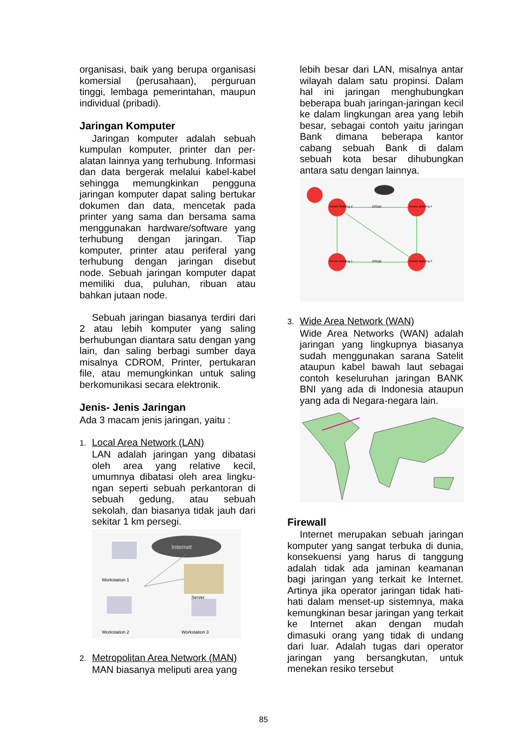organisasi, baik yang berupa organi­sasi komersial (perusahaan), per­guruan tinggi, lembaga pemerintahan, maupun individual (pribadi).
Jaringan Komputer
Jaringan komputer adalah sebuah kumpulan komputer, printer dan per­alatan lainnya yang terhubung. Infor­masi dan data bergerak melalui kabel-kabel sehingga memungkinkan peng­guna jaringan komputer dapat saling bertukar dokumen dan data, men­cetak pada printer yang sama dan bersama sama menggunakan hard­ware/software yang terhubung dengan jaringan. Tiap komputer, printer atau periferal yang terhubung dengan jari­ngan disebut node. Sebuah jaringan komputer dapat memiliki dua, puluhan, ribuan atau bahkan jutaan node.
Sebuah jaringan biasanya terdiri dari 2 atau lebih komputer yang saling berhubungan diantara satu dengan yang lain, dan saling berbagi sumber daya misalnya CDROM, Printer, per­tukaran file, atau memungkinkan un­tuk saling berkomunikasi secara elektronik.
Jenis- Jenis Jaringan
Ada 3 macam jenis jaringan, yaitu :
1. Local Area Network (LAN)
LAN adalah jaringan yang dibatasi oleh area yang relative kecil, umumnya dibatasi oleh area lingku­ngan seperti sebuah perkantoran di sebuah gedung, atau sebuah sekolah, dan biasanya tidak jauh dari sekitar 1 km persegi.
Internet
Workstation 1
Server
Workstation 2
Workstation 3
2. Metropolitan Area Network (MAN)
MAN biasanya meliputi area yang
lebih besar dari LAN, misalnya antar wilayah dalam satu propinsi. Dalam hal ini jaringan menghu­bungkan beberapa buah jaringan-jaringan kecil ke dalam lingkungan area yang lebih besar, sebagai con­toh yaitu jaringan Bank dimana beberapa kantor cabang sebuah Bank di dalam sebuah kota besar dihubungkan antara satu dengan lainnya.
Router Building 2
Router Building 4
Router Building 1
Router Building 3
10GigE
10GigE
3. Wide Area Network (WAN)
Wide Area Networks (WAN) adalah jaringan yang lingkupnya biasanya sudah menggunakan sarana Satelit ataupun kabel bawah laut sebagai contoh keseluruhan jaringan BANK BNI yang ada di Indonesia ataupun yang ada di Negara-negara lain.
Firewall
Internet merupakan sebuah jaringan komputer yang sangat terbuka di du­nia, konsekuensi yang harus di tang­gung adalah tidak ada jaminan ke­amanan bagi jaringan yang terkait ke Internet. Artinya jika operator jaringan tidak hati-hati dalam menset-up sis­temnya, maka kemungkinan besar jari­ngan yang terkait ke Internet akan dengan mudah dimasuki orang yang tidak di undang dari luar. Adalah tugas dari operator jaringan yang bersang­kutan, untuk menekan resiko tersebut
85